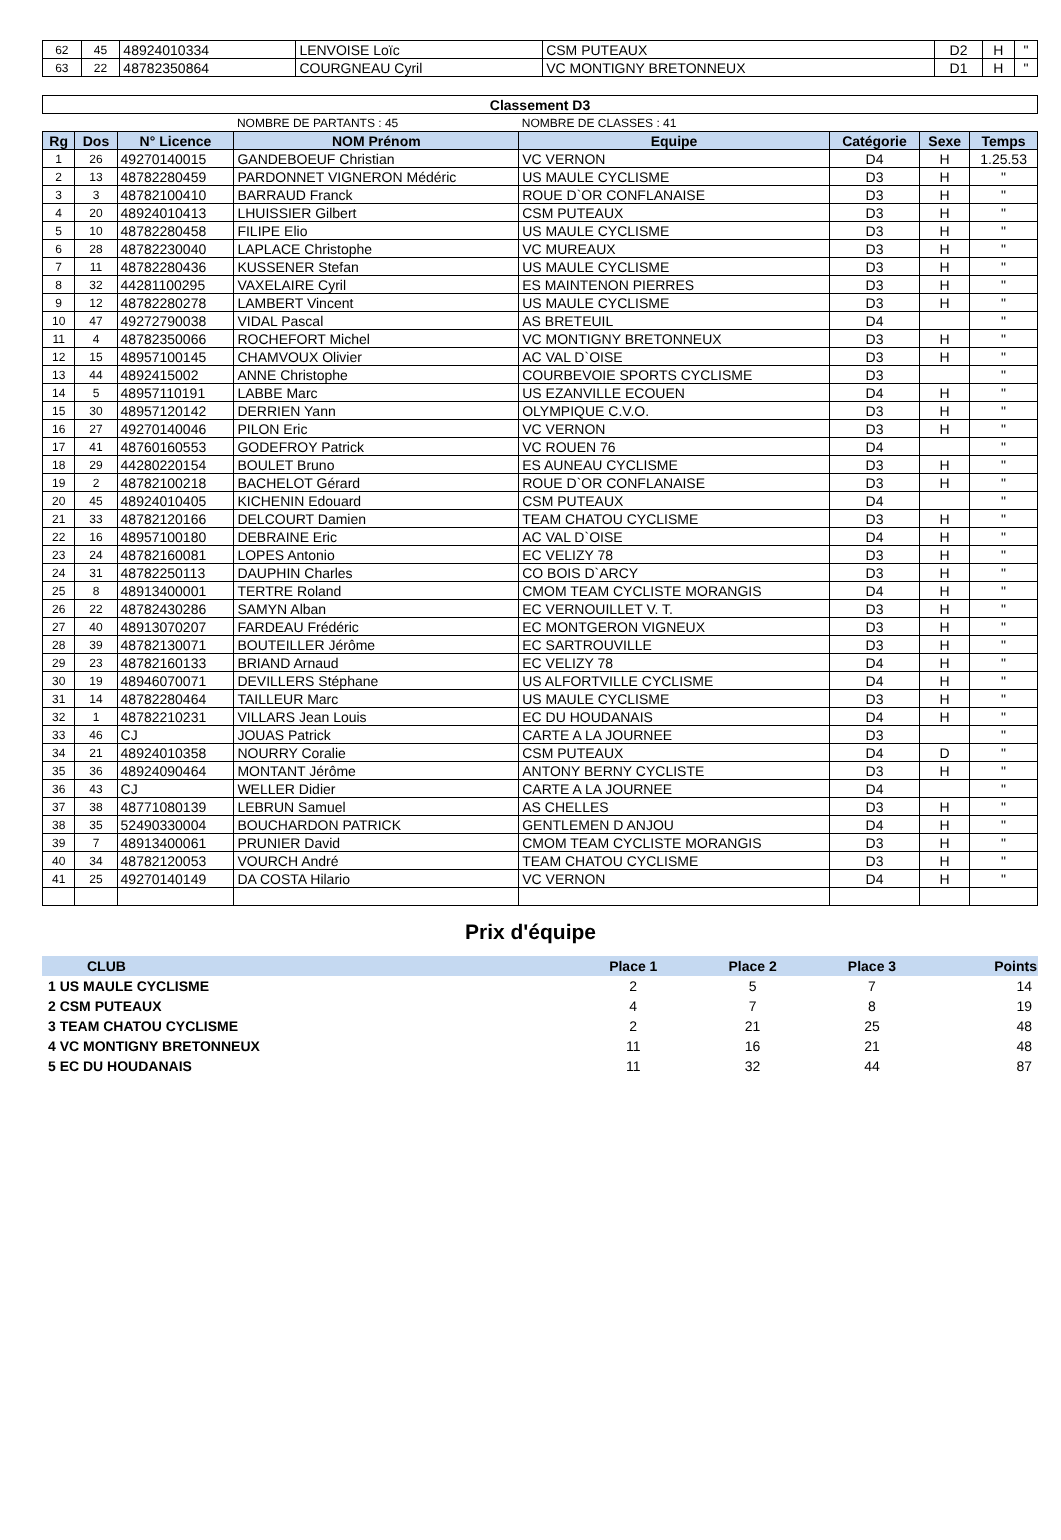| 62 | 45 | 48924010334 | LENVOISE Loïc | CSM PUTEAUX | D2 | H | " |
| 63 | 22 | 48782350864 | COURGNEAU Cyril | VC MONTIGNY BRETONNEUX | D1 | H | " |
| Classement D3 | | | | | | | |
| | | | NOMBRE DE PARTANTS : 45 | NOMBRE DE CLASSES : 41 | | | |
| Rg | Dos | N° Licence | NOM Prénom | Equipe | Catégorie | Sexe | Temps |
| 1 | 26 | 49270140015 | GANDEBOEUF Christian | VC VERNON | D4 | H | 1.25.53 |
| 2 | 13 | 48782280459 | PARDONNET VIGNERON Médéric | US MAULE CYCLISME | D3 | H | " |
| 3 | 3 | 48782100410 | BARRAUD Franck | ROUE D`OR CONFLANAISE | D3 | H | " |
| 4 | 20 | 48924010413 | LHUISSIER Gilbert | CSM PUTEAUX | D3 | H | " |
| 5 | 10 | 48782280458 | FILIPE Elio | US MAULE CYCLISME | D3 | H | " |
| 6 | 28 | 48782230040 | LAPLACE Christophe | VC MUREAUX | D3 | H | " |
| 7 | 11 | 48782280436 | KUSSENER Stefan | US MAULE CYCLISME | D3 | H | " |
| 8 | 32 | 44281100295 | VAXELAIRE Cyril | ES MAINTENON PIERRES | D3 | H | " |
| 9 | 12 | 48782280278 | LAMBERT Vincent | US MAULE CYCLISME | D3 | H | " |
| 10 | 47 | 49272790038 | VIDAL Pascal | AS BRETEUIL | D4 | | " |
| 11 | 4 | 48782350066 | ROCHEFORT Michel | VC MONTIGNY BRETONNEUX | D3 | H | " |
| 12 | 15 | 48957100145 | CHAMVOUX Olivier | AC VAL D`OISE | D3 | H | " |
| 13 | 44 | 4892415002 | ANNE Christophe | COURBEVOIE SPORTS CYCLISME | D3 | | " |
| 14 | 5 | 48957110191 | LABBE Marc | US EZANVILLE ECOUEN | D4 | H | " |
| 15 | 30 | 48957120142 | DERRIEN Yann | OLYMPIQUE C.V.O. | D3 | H | " |
| 16 | 27 | 49270140046 | PILON Eric | VC VERNON | D3 | H | " |
| 17 | 41 | 48760160553 | GODEFROY Patrick | VC ROUEN 76 | D4 | | " |
| 18 | 29 | 44280220154 | BOULET Bruno | ES AUNEAU CYCLISME | D3 | H | " |
| 19 | 2 | 48782100218 | BACHELOT Gérard | ROUE D`OR CONFLANAISE | D3 | H | " |
| 20 | 45 | 48924010405 | KICHENIN Edouard | CSM PUTEAUX | D4 | | " |
| 21 | 33 | 48782120166 | DELCOURT Damien | TEAM CHATOU CYCLISME | D3 | H | " |
| 22 | 16 | 48957100180 | DEBRAINE Eric | AC VAL D`OISE | D4 | H | " |
| 23 | 24 | 48782160081 | LOPES Antonio | EC VELIZY 78 | D3 | H | " |
| 24 | 31 | 48782250113 | DAUPHIN Charles | CO BOIS D`ARCY | D3 | H | " |
| 25 | 8 | 48913400001 | TERTRE Roland | CMOM TEAM CYCLISTE MORANGIS | D4 | H | " |
| 26 | 22 | 48782430286 | SAMYN Alban | EC VERNOUILLET V. T. | D3 | H | " |
| 27 | 40 | 48913070207 | FARDEAU Frédéric | EC MONTGERON VIGNEUX | D3 | H | " |
| 28 | 39 | 48782130071 | BOUTEILLER Jérôme | EC SARTROUVILLE | D3 | H | " |
| 29 | 23 | 48782160133 | BRIAND Arnaud | EC VELIZY 78 | D4 | H | " |
| 30 | 19 | 48946070071 | DEVILLERS Stéphane | US ALFORTVILLE CYCLISME | D4 | H | " |
| 31 | 14 | 48782280464 | TAILLEUR Marc | US MAULE CYCLISME | D3 | H | " |
| 32 | 1 | 48782210231 | VILLARS Jean Louis | EC DU HOUDANAIS | D4 | H | " |
| 33 | 46 | CJ | JOUAS Patrick | CARTE A LA JOURNEE | D3 | | " |
| 34 | 21 | 48924010358 | NOURRY Coralie | CSM PUTEAUX | D4 | D | " |
| 35 | 36 | 48924090464 | MONTANT Jérôme | ANTONY BERNY CYCLISTE | D3 | H | " |
| 36 | 43 | CJ | WELLER Didier | CARTE A LA JOURNEE | D4 | | " |
| 37 | 38 | 48771080139 | LEBRUN Samuel | AS CHELLES | D3 | H | " |
| 38 | 35 | 52490330004 | BOUCHARDON PATRICK | GENTLEMEN D ANJOU | D4 | H | " |
| 39 | 7 | 48913400061 | PRUNIER David | CMOM TEAM CYCLISTE MORANGIS | D3 | H | " |
| 40 | 34 | 48782120053 | VOURCH André | TEAM CHATOU CYCLISME | D3 | H | " |
| 41 | 25 | 49270140149 | DA COSTA Hilario | VC VERNON | D4 | H | " |
Prix d'équipe
| CLUB | Place 1 | Place 2 | Place 3 | Points |
| --- | --- | --- | --- | --- |
| 1 US MAULE CYCLISME | 2 | 5 | 7 | 14 |
| 2 CSM PUTEAUX | 4 | 7 | 8 | 19 |
| 3 TEAM CHATOU CYCLISME | 2 | 21 | 25 | 48 |
| 4 VC MONTIGNY BRETONNEUX | 11 | 16 | 21 | 48 |
| 5 EC DU HOUDANAIS | 11 | 32 | 44 | 87 |